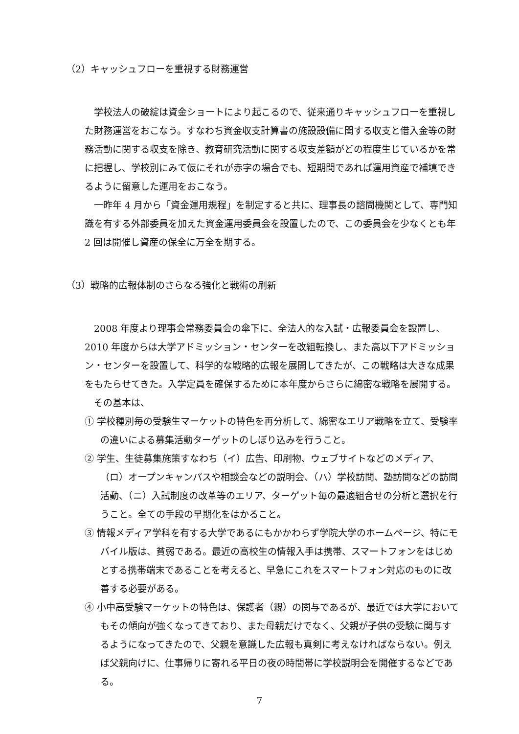（2）キャッシュフローを重視する財務運営
学校法人の破綻は資金ショートにより起こるので、従来通りキャッシュフローを重視した財務運営をおこなう。すなわち資金収支計算書の施設設備に関する収支と借入金等の財務活動に関する収支を除き、教育研究活動に関する収支差額がどの程度生じているかを常に把握し、学校別にみて仮にそれが赤字の場合でも、短期間であれば運用資産で補填できるように留意した運用をおこなう。
一昨年 4 月から「資金運用規程」を制定すると共に、理事長の諮問機関として、専門知識を有する外部委員を加えた資金運用委員会を設置したので、この委員会を少なくとも年 2 回は開催し資産の保全に万全を期する。
（3）戦略的広報体制のさらなる強化と戦術の刷新
2008 年度より理事会常務委員会の傘下に、全法人的な入試・広報委員会を設置し、2010 年度からは大学アドミッション・センターを改組転換し、また高以下アドミッション・センターを設置して、科学的な戦略的広報を展開してきたが、この戦略は大きな成果をもたらせてきた。入学定員を確保するために本年度からさらに綿密な戦略を展開する。
その基本は、
① 学校種別毎の受験生マーケットの特色を再分析して、綿密なエリア戦略を立て、受験率の違いによる募集活動ターゲットのしぼり込みを行うこと。
② 学生、生徒募集施策すなわち（イ）広告、印刷物、ウェブサイトなどのメディア、（ロ）オープンキャンパスや相談会などの説明会、（ハ）学校訪問、塾訪問などの訪問活動、（ニ）入試制度の改革等のエリア、ターゲット毎の最適組合せの分析と選択を行うこと。全ての手段の早期化をはかること。
③ 情報メディア学科を有する大学であるにもかかわらず学院大学のホームページ、特にモバイル版は、貧弱である。最近の高校生の情報入手は携帯、スマートフォンをはじめとする携帯端末であることを考えると、早急にこれをスマートフォン対応のものに改善する必要がある。
④ 小中高受験マーケットの特色は、保護者（親）の関与であるが、最近では大学においてもその傾向が強くなってきており、また母親だけでなく、父親が子供の受験に関与するようになってきたので、父親を意識した広報も真剣に考えなければならない。例えば父親向けに、仕事帰りに寄れる平日の夜の時間帯に学校説明会を開催するなどである。
7